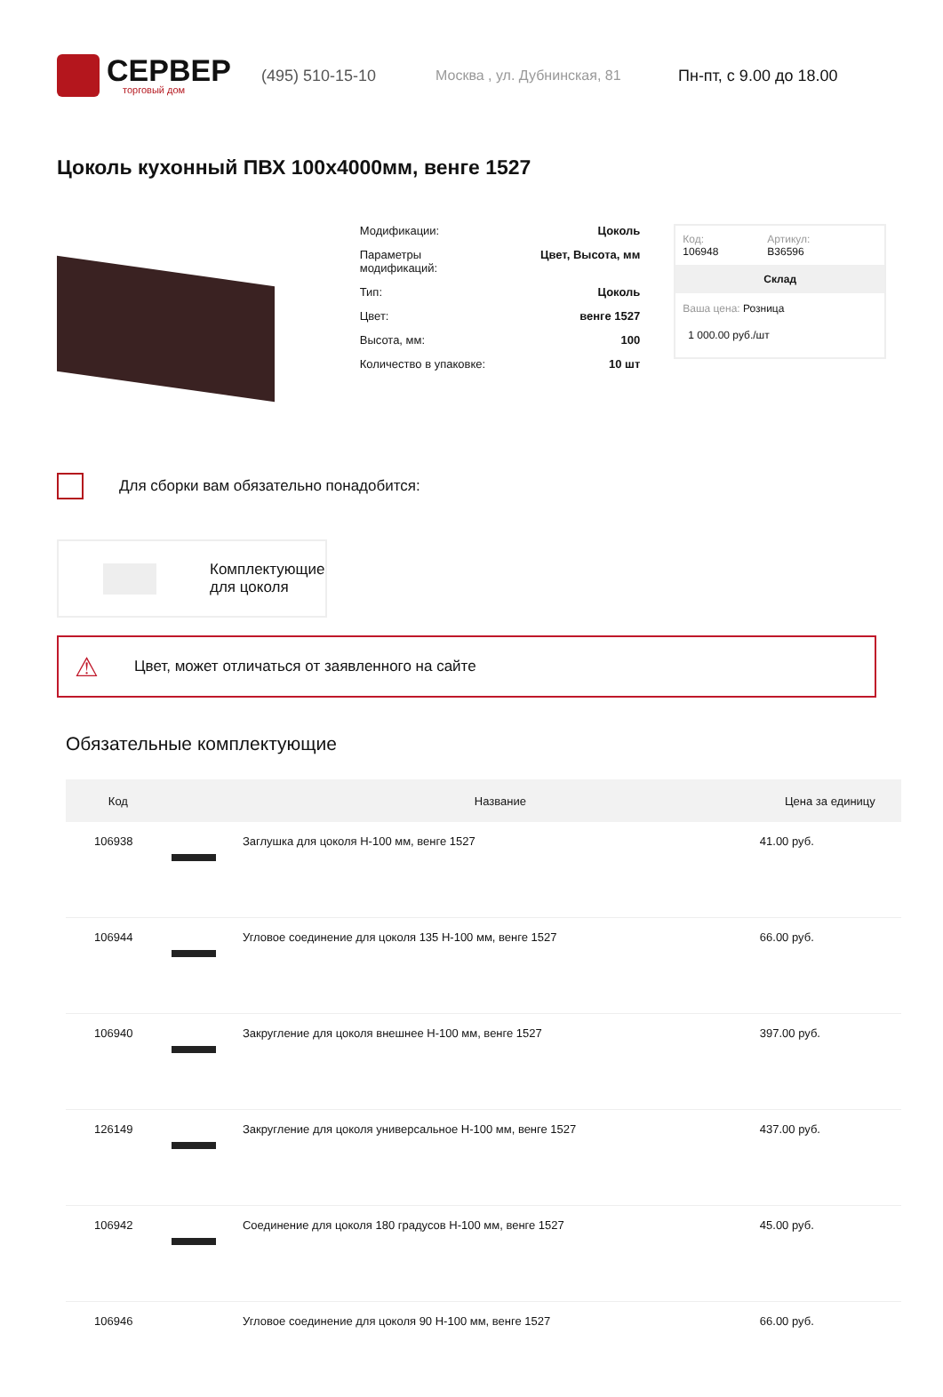СЕРВЕР
торговый дом
(495) 510-15-10 Москва , ул. Дубнинская, 81 Пн-пт, с 9.00 до 18.00
Цоколь кухонный ПВХ 100х4000мм, венге 1527
Модификации: Цоколь
Параметры
модификаций: Цвет, Высота, мм
Тип: Цоколь
Цвет: венге 1527
Высота, мм: 100
Количество в упаковке: 10 шт
Код:
106948
Артикул:
B36596
Склад
Ваша цена: Розница
1 000.00 руб./шт
Для сборки вам обязательно понадобится:
Комплектующие
для цоколя
⚠ Цвет, может отличаться от заявленного на сайте
Обязательные комплектующие
| Код | | Название | Цена за единицу |
| --- | --- | --- | --- |
| 106938 | | Заглушка для цоколя Н-100 мм, венге 1527 | 41.00 руб. |
| 106944 | | Угловое соединение для цоколя 135 Н-100 мм, венге 1527 | 66.00 руб. |
| 106940 | | Закругление для цоколя внешнее Н-100 мм, венге 1527 | 397.00 руб. |
| 126149 | | Закругление для цоколя универсальное Н-100 мм, венге 1527 | 437.00 руб. |
| 106942 | | Соединение для цоколя 180 градусов Н-100 мм, венге 1527 | 45.00 руб. |
| 106946 | | Угловое соединение для цоколя 90 Н-100 мм, венге 1527 | 66.00 руб. |